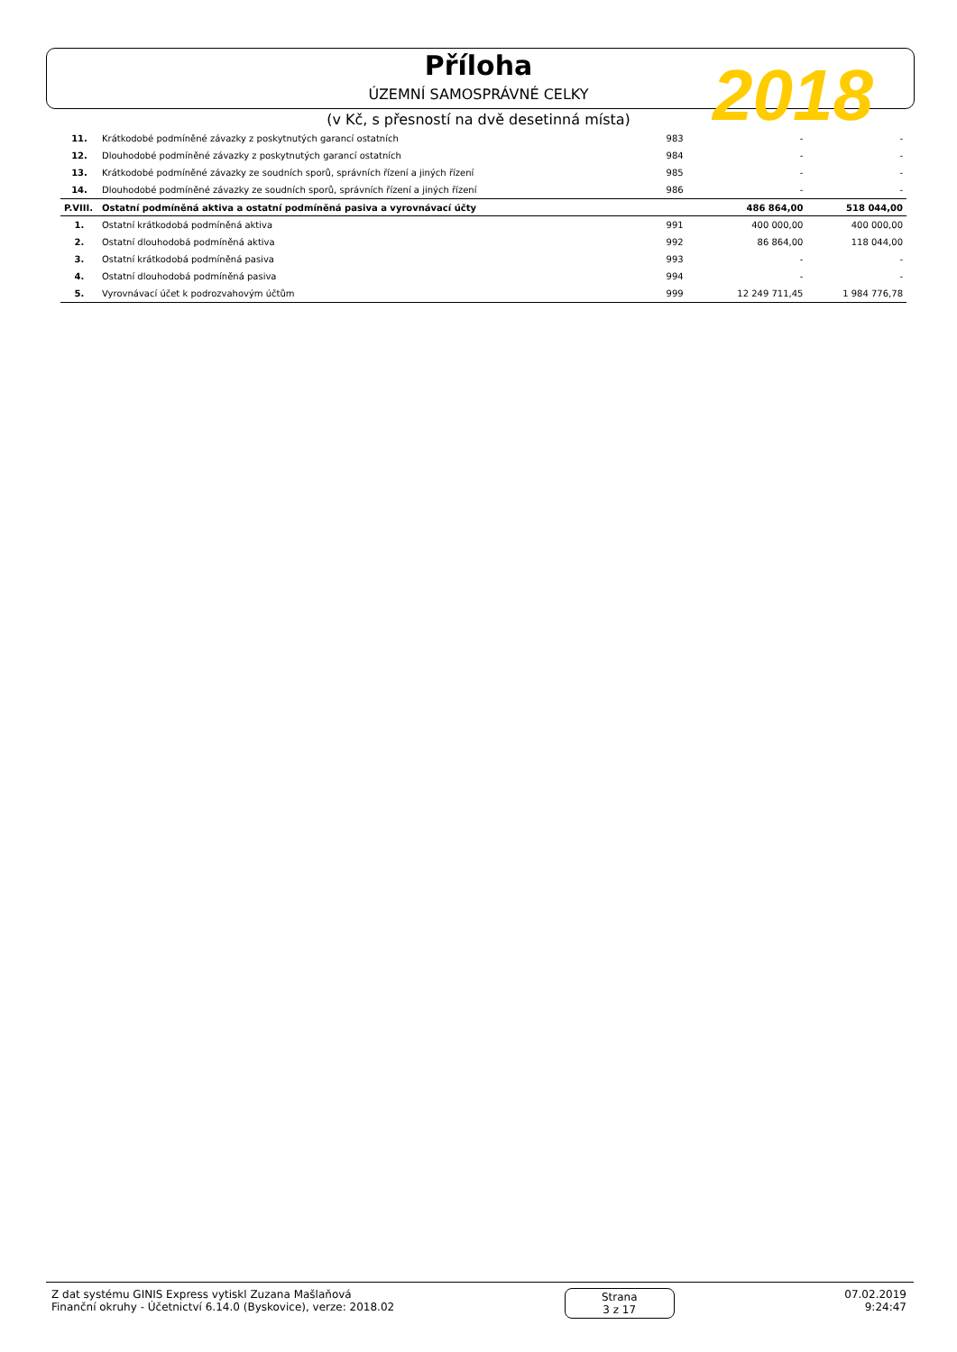Příloha
ÚZEMNÍ SAMOSPRÁVNÉ CELKY
2018
(v Kč, s přesností na dvě desetinná místa)
| 11. | Krátkodobé podmíněné závazky z poskytnutých garancí ostatních | 983 | - | - |
| 12. | Dlouhodobé podmíněné závazky z poskytnutých garancí ostatních | 984 | - | - |
| 13. | Krátkodobé podmíněné závazky ze soudních sporů, správních řízení a jiných řízení | 985 | - | - |
| 14. | Dlouhodobé podmíněné závazky ze soudních sporů, správních řízení a jiných řízení | 986 | - | - |
| P.VIII. | Ostatní podmíněná aktiva a ostatní podmíněná pasiva a vyrovnávací účty | | 486 864,00 | 518 044,00 |
| 1. | Ostatní krátkodobá podmíněná aktiva | 991 | 400 000,00 | 400 000,00 |
| 2. | Ostatní dlouhodobá podmíněná aktiva | 992 | 86 864,00 | 118 044,00 |
| 3. | Ostatní krátkodobá podmíněná pasiva | 993 | - | - |
| 4. | Ostatní dlouhodobá podmíněná pasiva | 994 | - | - |
| 5. | Vyrovnávací účet k podrozvahovým účtům | 999 | 12 249 711,45 | 1 984 776,78 |
Z dat systému GINIS Express vytiskl Zuzana Mašlaňová
Finanční okruhy - Účetnictví 6.14.0 (Byskovice), verze: 2018.02
Strana
3 z 17
07.02.2019
9:24:47